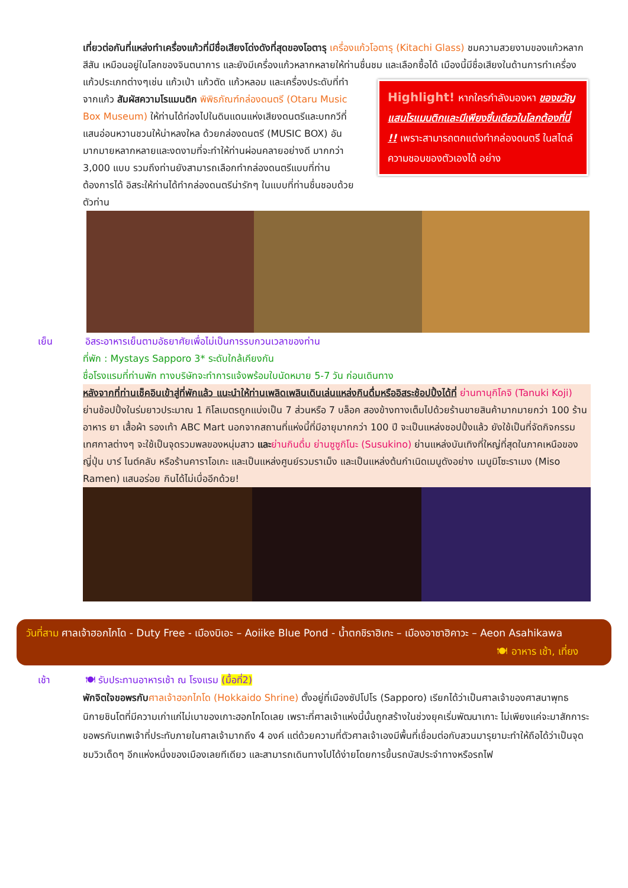เที่ยวต่อกันที่แหล่งทำเครื่องแก้วที่มีชื่อเสียงโด่งดังที่สุดของโอตารุ เครื่องแก้วโอตารุ (Kitachi Glass) ชมความสวยงามของแก้วหลากสีสัน เหมือนอยู่ในโลกของจินตนาการ และยังมีเครื่องแก้วหลากหลายให้ท่านชื่นชม และเลือกซื้อได้
Highlight! หากใครกำลังมองหา ของขวัญแสนโรแมนติกและมีเพียงชิ้นเดียวในโลกต้องที่นี่ !! เพราะสามารถตกแต่งทำกล่องดนตรี ในสไตล์ความชอบของตัวเองได้ อย่าง
เมืองนี้มีชื่อเสียงในด้านการทำเครื่องแก้วประเภทต่างๆเช่น แก้วเป่า แก้วตัด แก้วหลอม และเครื่องประดับที่ทำจากแก้ว สัมผัสความโรแมนติก พิพิธภัณฑ์กล่องดนตรี (Otaru Music Box Museum) ให้ท่านได้ท่องไปในดินแดนแห่งเสียงดนตรีและบทกวีที่แสนอ่อนหวานชวนให้น่าหลงใหล ด้วยกล่องดนตรี (MUSIC BOX) อันมากมายหลากหลายและงดงามที่จะทำให้ท่านผ่อนคลายอย่างดี มากกว่า 3,000 แบบ รวมถึงท่านยังสามารถเลือกทำกล่องดนตรีแบบที่ท่านต้องการได้ อิสระให้ท่านได้ทำกล่องดนตรีน่ารักๆ ในแบบที่ท่านชื่นชอบด้วยตัวท่าน
เย็น อิสระอาหารเย็นตามอัธยาศัยเพื่อไม่เป็นการรบกวนเวลาของท่าน
ที่พัก : Mystays Sapporo 3* ระดับใกล้เคียงกัน
ชื่อโรงแรมที่ท่านพัก ทางบริษัทจะทำการแจ้งพร้อมใบนัดหมาย 5-7 วัน ก่อนเดินทาง
หลังจากที่ท่านเช็คอินเข้าสู่ที่พักแล้ว แนะนำให้ท่านเพลิดเพลินเดินเล่นแหล่งกินดื่มหรืออิสระช้อปปิ้งได้ที่ ย่านทานุกิโคจิ (Tanuki Koji) ย่านช้อปปิ้งในร่มยาวประมาณ 1 กิโลเมตรถูกแบ่งเป็น 7 ส่วนหรือ 7 บล็อค สองข้างทางเต็มไปด้วยร้านขายสินค้ามากมายกว่า 100 ร้าน อาหาร ยา เสื้อผ้า รองเท้า ABC Mart นอกจากสถานที่แห่งนี้ที่มีอายุมากกว่า 100 ปี จะเป็นแหล่งชอปปิ้งแล้ว ยังใช้เป็นที่จัดกิจกรรม เทศกาลต่างๆ จะใช้เป็นจุดรวมพลของหนุ่มสาว และ ย่านกินดื่ม ย่านซูซูกิโนะ (Susukino) ย่านแหล่งบันเทิงที่ใหญ่ที่สุดในภาคเหนือของญี่ปุ่น บาร์ ไนต์คลับ หรือร้านคาราโอเกะ และเป็นแหล่งศูนย์รวมราเม็ง และเป็นแหล่งต้นกำเนิดเมนูดังอย่าง เมนูมิโซะราเมง (Miso Ramen) แสนอร่อย กินได้ไม่เบื่ออีกด้วย!
วันที่สาม ศาลเจ้าฮอกไกโด - Duty Free - เมืองบิเอะ – Aoiike Blue Pond - น้ำตกชิราฮิเกะ – เมืองอาซาฮิคาวะ – Aeon Asahikawa
🍽 อาหาร เช้า, เที่ยง
เช้า 🍽 รับประทานอาหารเช้า ณ โรงแรม (มื้อที่2)
พักจิตใจขอพรกับ ศาลเจ้าฮอกไกโด (Hokkaido Shrine) ตั้งอยู่ที่เมืองซัปโปโร (Sapporo) เรียกได้ว่าเป็นศาลเจ้าของศาสนาพุทธนิกายชินโตที่มีความเก่าแก่ไม่เบาของเกาะฮอกไกโดเลย เพราะที่ศาลเจ้าแห่งนี้นั้นถูกสร้างในช่วงยุคเริ่มพัฒนาเกาะ ไม่เพียงแค่จะมาสักการะขอพรกับเทพเจ้าที่ประทับภายในศาลเจ้ามากถึง 4 องค์ แต่ด้วยความที่ตัวศาลเจ้าเองมีพื้นที่เชื่อมต่อกับสวนมารุยามะทำให้ถือได้ว่าเป็นจุดชมวิวเด็ดๆ อีกแห่งหนึ่งของเมืองเลยทีเดียว และสามารถเดินทางไปได้ง่ายโดยการขึ้นรถบัสประจำทางหรือรถไฟ